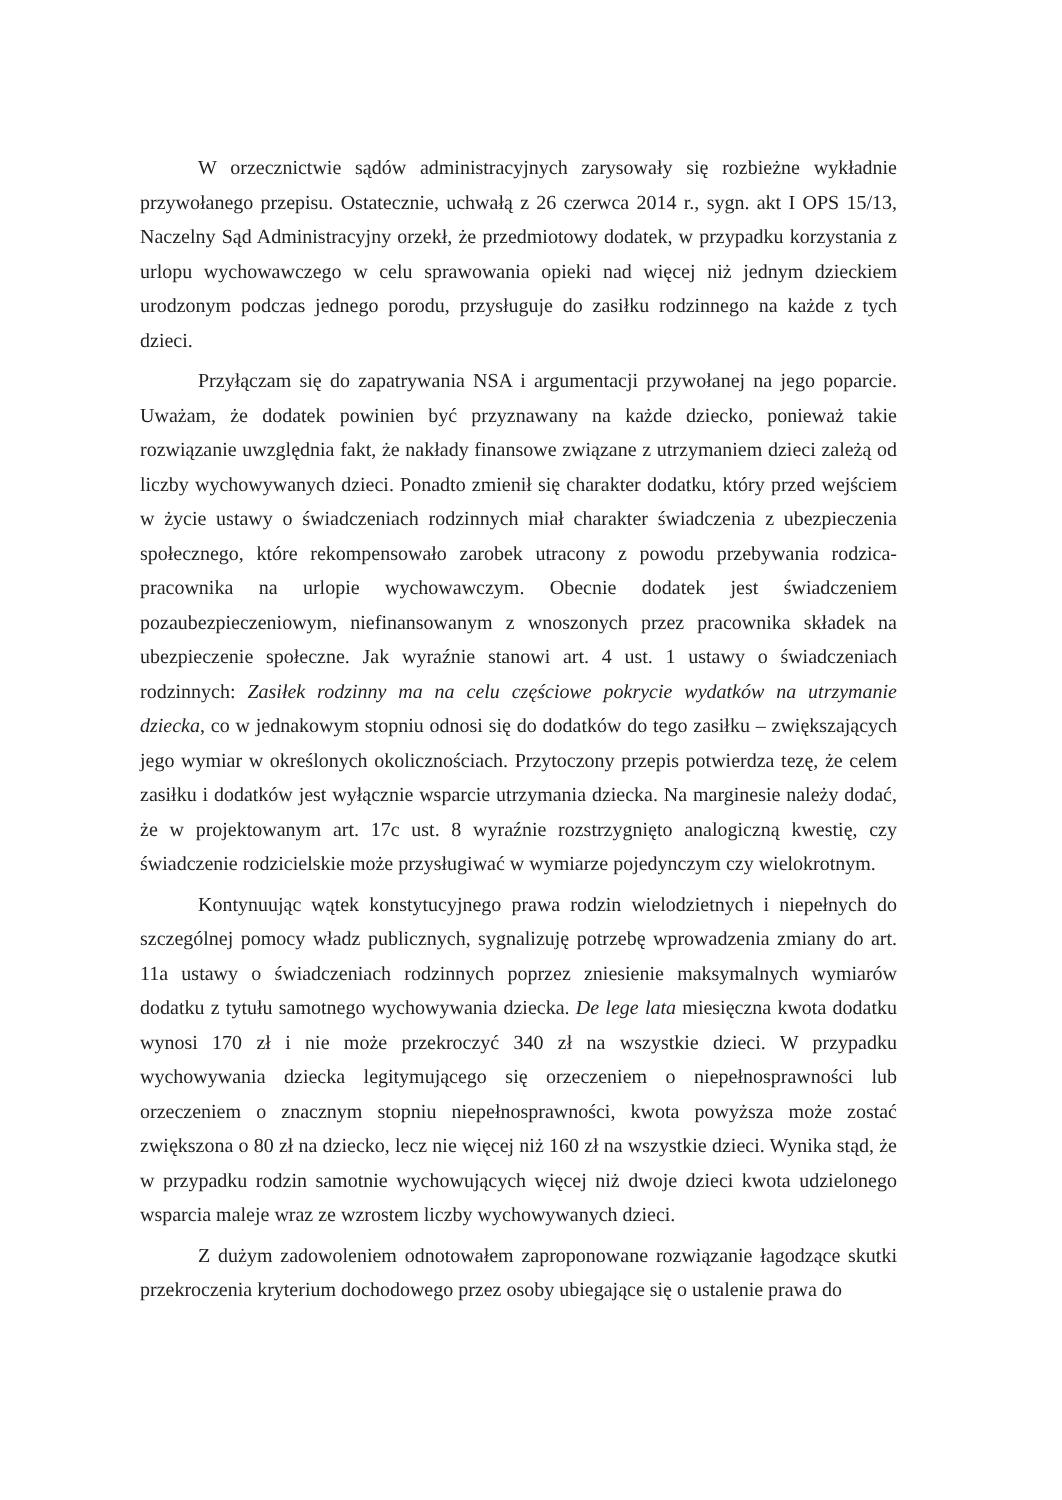W orzecznictwie sądów administracyjnych zarysowały się rozbieżne wykładnie przywołanego przepisu. Ostatecznie, uchwałą z 26 czerwca 2014 r., sygn. akt I OPS 15/13, Naczelny Sąd Administracyjny orzekł, że przedmiotowy dodatek, w przypadku korzystania z urlopu wychowawczego w celu sprawowania opieki nad więcej niż jednym dzieckiem urodzonym podczas jednego porodu, przysługuje do zasiłku rodzinnego na każde z tych dzieci.
Przyłączam się do zapatrywania NSA i argumentacji przywołanej na jego poparcie. Uważam, że dodatek powinien być przyznawany na każde dziecko, ponieważ takie rozwiązanie uwzględnia fakt, że nakłady finansowe związane z utrzymaniem dzieci zależą od liczby wychowywanych dzieci. Ponadto zmienił się charakter dodatku, który przed wejściem w życie ustawy o świadczeniach rodzinnych miał charakter świadczenia z ubezpieczenia społecznego, które rekompensowało zarobek utracony z powodu przebywania rodzica-pracownika na urlopie wychowawczym. Obecnie dodatek jest świadczeniem pozaubezpieczeniowym, niefinansowanym z wnoszonych przez pracownika składek na ubezpieczenie społeczne. Jak wyraźnie stanowi art. 4 ust. 1 ustawy o świadczeniach rodzinnych: Zasiłek rodzinny ma na celu częściowe pokrycie wydatków na utrzymanie dziecka, co w jednakowym stopniu odnosi się do dodatków do tego zasiłku – zwiększających jego wymiar w określonych okolicznościach. Przytoczony przepis potwierdza tezę, że celem zasiłku i dodatków jest wyłącznie wsparcie utrzymania dziecka. Na marginesie należy dodać, że w projektowanym art. 17c ust. 8 wyraźnie rozstrzygnięto analogiczną kwestię, czy świadczenie rodzicielskie może przysługiwać w wymiarze pojedynczym czy wielokrotnym.
Kontynuując wątek konstytucyjnego prawa rodzin wielodzietnych i niepełnych do szczególnej pomocy władz publicznych, sygnalizuję potrzebę wprowadzenia zmiany do art. 11a ustawy o świadczeniach rodzinnych poprzez zniesienie maksymalnych wymiarów dodatku z tytułu samotnego wychowywania dziecka. De lege lata miesięczna kwota dodatku wynosi 170 zł i nie może przekroczyć 340 zł na wszystkie dzieci. W przypadku wychowywania dziecka legitymującego się orzeczeniem o niepełnosprawności lub orzeczeniem o znacznym stopniu niepełnosprawności, kwota powyższa może zostać zwiększona o 80 zł na dziecko, lecz nie więcej niż 160 zł na wszystkie dzieci. Wynika stąd, że w przypadku rodzin samotnie wychowujących więcej niż dwoje dzieci kwota udzielonego wsparcia maleje wraz ze wzrostem liczby wychowywanych dzieci.
Z dużym zadowoleniem odnotowałem zaproponowane rozwiązanie łagodzące skutki przekroczenia kryterium dochodowego przez osoby ubiegające się o ustalenie prawa do